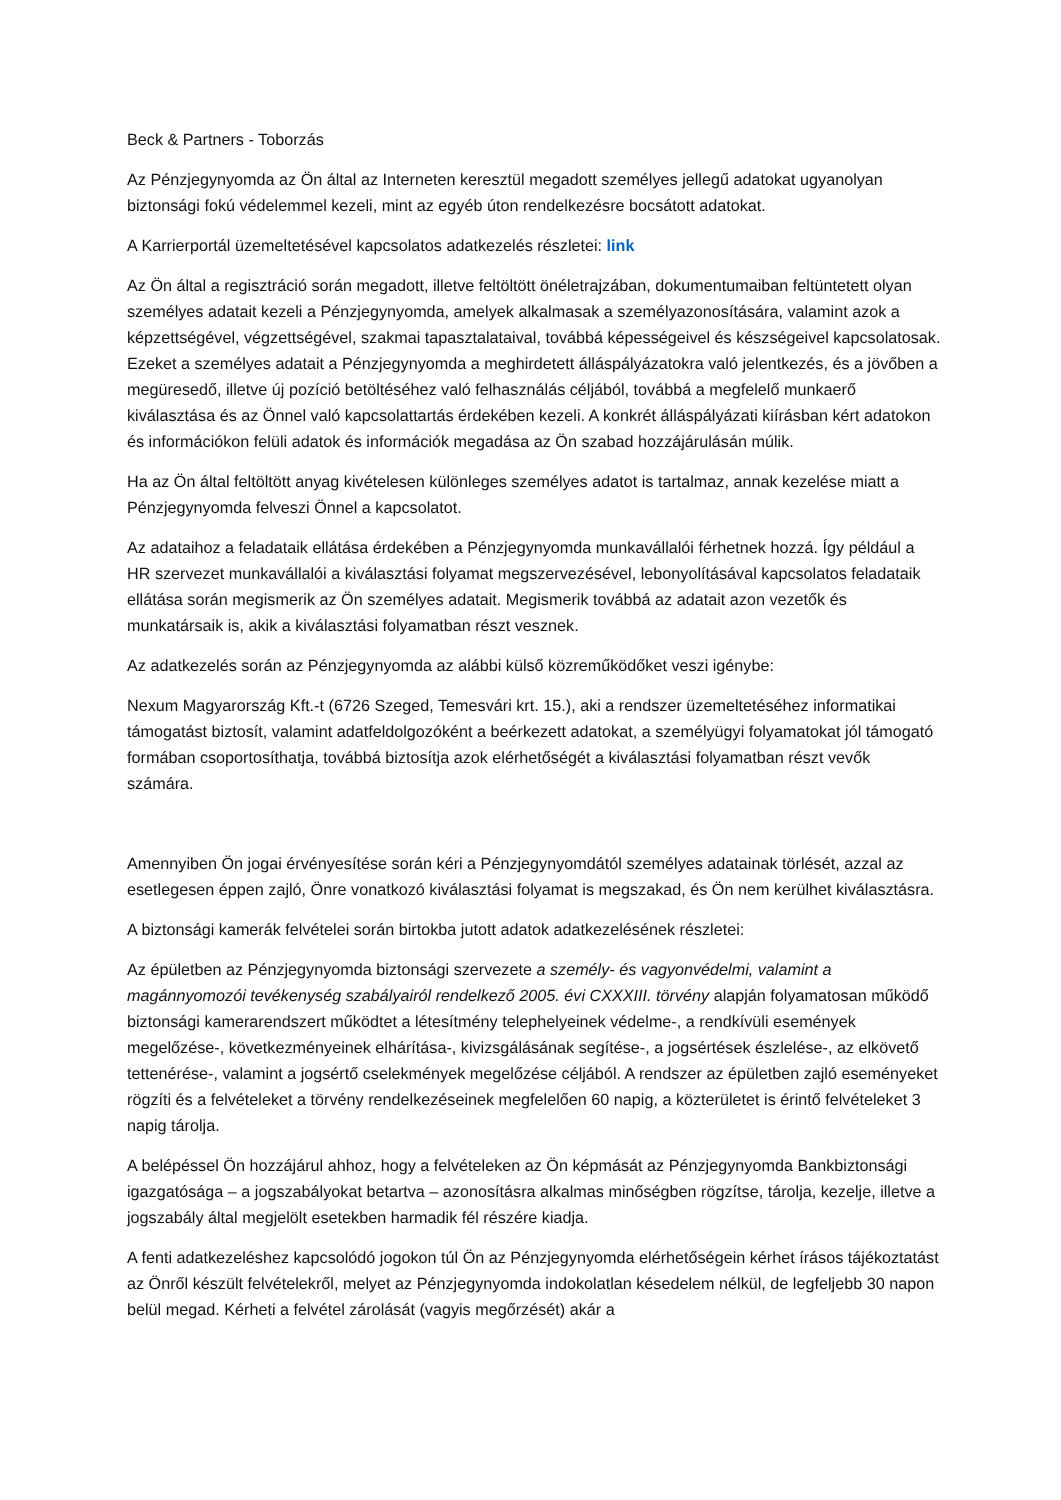Beck & Partners - Toborzás
Az Pénzjegynyomda az Ön által az Interneten keresztül megadott személyes jellegű adatokat ugyanolyan biztonsági fokú védelemmel kezeli, mint az egyéb úton rendelkezésre bocsátott adatokat.
A Karrierportál üzemeltetésével kapcsolatos adatkezelés részletei: link
Az Ön által a regisztráció során megadott, illetve feltöltött önéletrajzában, dokumentumaiban feltüntetett olyan személyes adatait kezeli a Pénzjegynyomda, amelyek alkalmasak a személyazonosítására, valamint azok a képzettségével, végzettségével, szakmai tapasztalataival, továbbá képességeivel és készségeivel kapcsolatosak. Ezeket a személyes adatait a Pénzjegynyomda a meghirdetett álláspályázatokra való jelentkezés, és a jövőben a megüresedő, illetve új pozíció betöltéséhez való felhasználás céljából, továbbá a megfelelő munkaerő kiválasztása és az Önnel való kapcsolattartás érdekében kezeli. A konkrét álláspályázati kiírásban kért adatokon és információkon felüli adatok és információk megadása az Ön szabad hozzájárulásán múlik.
Ha az Ön által feltöltött anyag kivételesen különleges személyes adatot is tartalmaz, annak kezelése miatt a Pénzjegynyomda felveszi Önnel a kapcsolatot.
Az adataihoz a feladataik ellátása érdekében a Pénzjegynyomda munkavállalói férhetnek hozzá. Így például a HR szervezet munkavállalói a kiválasztási folyamat megszervezésével, lebonyolításával kapcsolatos feladataik ellátása során megismerik az Ön személyes adatait. Megismerik továbbá az adatait azon vezetők és munkatársaik is, akik a kiválasztási folyamatban részt vesznek.
Az adatkezelés során az Pénzjegynyomda az alábbi külső közreműködőket veszi igénybe:
Nexum Magyarország Kft.-t (6726 Szeged, Temesvári krt. 15.), aki a rendszer üzemeltetéséhez informatikai támogatást biztosít, valamint adatfeldolgozóként a beérkezett adatokat, a személyügyi folyamatokat jól támogató formában csoportosíthatja, továbbá biztosítja azok elérhetőségét a kiválasztási folyamatban részt vevők számára.
Amennyiben Ön jogai érvényesítése során kéri a Pénzjegynyomdától személyes adatainak törlését, azzal az esetlegesen éppen zajló, Önre vonatkozó kiválasztási folyamat is megszakad, és Ön nem kerülhet kiválasztásra.
A biztonsági kamerák felvételei során birtokba jutott adatok adatkezelésének részletei:
Az épületben az Pénzjegynyomda biztonsági szervezete a személy- és vagyonvédelmi, valamint a magánnyomozói tevékenység szabályairól rendelkező 2005. évi CXXXIII. törvény alapján folyamatosan működő biztonsági kamerarendszert működtet a létesítmény telephelyeinek védelme-, a rendkívüli események megelőzése-, következményeinek elhárítása-, kivizsgálásának segítése-, a jogsértések észlelése-, az elkövető tettenérése-, valamint a jogsértő cselekmények megelőzése céljából. A rendszer az épületben zajló eseményeket rögzíti és a felvételeket a törvény rendelkezéseinek megfelelően 60 napig, a közterületet is érintő felvételeket 3 napig tárolja.
A belépéssel Ön hozzájárul ahhoz, hogy a felvételeken az Ön képmását az Pénzjegynyomda Bankbiztonsági igazgatósága – a jogszabályokat betartva – azonosításra alkalmas minőségben rögzítse, tárolja, kezelje, illetve a jogszabály által megjelölt esetekben harmadik fél részére kiadja.
A fenti adatkezeléshez kapcsolódó jogokon túl Ön az Pénzjegynyomda elérhetőségein kérhet írásos tájékoztatást az Önről készült felvételekről, melyet az Pénzjegynyomda indokolatlan késedelem nélkül, de legfeljebb 30 napon belül megad. Kérheti a felvétel zárolását (vagyis megőrzését) akár a